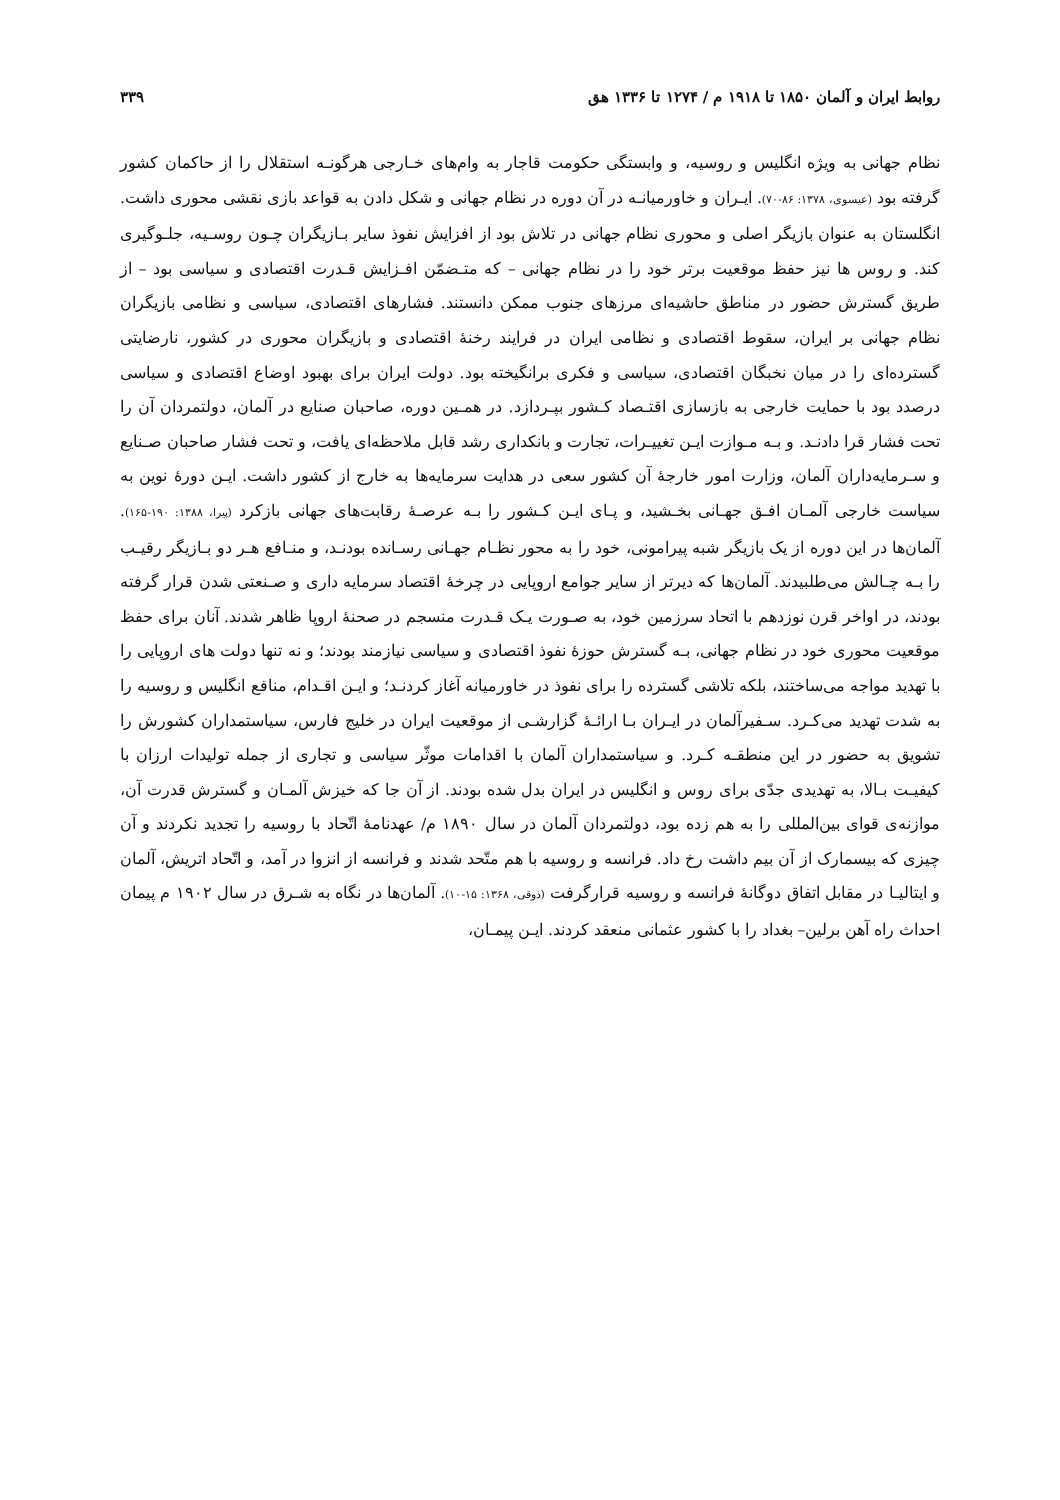روابط ایران و آلمان ۱۸۵۰ تا ۱۹۱۸ م / ۱۲۷۴ تا ۱۳۳۶ هق ۳۳۹
نظام جهانی به ویژه انگلیس و روسیه، و وابستگی حکومت قاجار به وام‌های خـارجی هرگونـه استقلال را از حاکمان کشور گرفته بود (عیسوی، ۱۳۷۸: ۸۶-۷۰). ایـران و خاورمیانـه در آن دوره در نظام جهانی و شکل دادن به قواعد بازی نقشی محوری داشت. انگلستان به عنوان بازیگر اصلی و محوری نظام جهانی در تلاش بود از افزایش نفوذ سایر بـازیگران چـون روسـیه، جلـوگیری کند. و روس ها نیز حفظ موقعیت برتر خود را در نظام جهانی – که متـضمّن افـزایش قـدرت اقتصادی و سیاسی بود – از طریق گسترش حضور در مناطق حاشیه‌ای مرزهای جنوب ممکن دانستند. فشارهای اقتصادی، سیاسی و نظامی بازیگران نظام جهانی بر ایران، سقوط اقتصادی و نظامی ایران در فرایند رخنهٔ اقتصادی و بازیگران محوری در کشور، نارضایتی گسترده‌ای را در میان نخبگان اقتصادی، سیاسی و فکری برانگیخته بود. دولت ایران برای بهبود اوضاع اقتصادی و سیاسی درصدد بود با حمایت خارجی به بازسازی اقتـصاد کـشور بپـردازد. در همـین دوره، صاحبان صنایع در آلمان، دولتمردان آن را تحت فشار قرا دادنـد. و بـه مـوازت ایـن تغییـرات، تجارت و بانکداری رشد قابل ملاحظه‌ای یافت، و تحت فشار صاحبان صـنایع و سـرمایه‌داران آلمان، وزارت امور خارجهٔ آن کشور سعی در هدایت سرمایه‌ها به خارج از کشور داشت. ایـن دورهٔ نوین به سیاست خارجی آلمـان افـق جهـانی بخـشید، و پـای ایـن کـشور را بـه عرصـهٔ رقابت‌های جهانی بازکرد (پیرا، ۱۳۸۸: ۱۹۰-۱۶۵). آلمان‌ها در این دوره از یک بازیگر شبه پیرامونی، خود را به محور نظـام جهـانی رسـانده بودنـد، و منـافع هـر دو بـازیگر رقیـب را بـه چـالش می‌طلبیدند. آلمان‌ها که دیرتر از سایر جوامع اروپایی در چرخهٔ اقتصاد سرمایه داری و صـنعتی شدن قرار گرفته بودند، در اواخر قرن نوزدهم با اتحاد سرزمین خود، به صـورت یـک قـدرت منسجم در صحنهٔ اروپا ظاهر شدند. آنان برای حفظ موقعیت محوری خود در نظام جهانی، بـه گسترش حوزهٔ نفوذ اقتصادی و سیاسی نیازمند بودند؛ و نه تنها دولت های اروپایی را با تهدید مواجه می‌ساختند، بلکه تلاشی گسترده را برای نفوذ در خاورمیانه آغاز کردنـد؛ و ایـن اقـدام، منافع انگلیس و روسیه را به شدت تهدید می‌کـرد. سـفیرآلمان در ایـران بـا ارائـهٔ گزارشـی از موقعیت ایران در خلیج فارس، سیاستمداران کشورش را تشویق به حضور در این منطقـه کـرد. و سیاستمداران آلمان با اقدامات موثّر سیاسی و تجاری از جمله تولیدات ارزان با کیفیـت بـالا، به تهدیدی جدّی برای روس و انگلیس در ایران بدل شده بودند. از آن جا که خیزش آلمـان و گسترش قدرت آن، موازنه‌ی قوای بین‌المللی را به هم زده بود، دولتمردان آلمان در سال ۱۸۹۰ م/ عهدنامهٔ اتّحاد با روسیه را تجدید نکردند و آن چیزی که بیسمارک از آن بیم داشت رخ داد. فرانسه و روسیه با هم متّحد شدند و فرانسه از انزوا در آمد، و اتّحاد اتریش، آلمان و ایتالیـا در مقابل اتفاق دوگانهٔ فرانسه و روسیه قرارگرفت (ذوقی، ۱۳۶۸: ۱۵-۱۰). آلمان‌ها در نگاه به شـرق در سال ۱۹۰۲ م پیمان احداث راه آهن برلین– بغداد را با کشور عثمانی منعقد کردند. ایـن پیمـان،